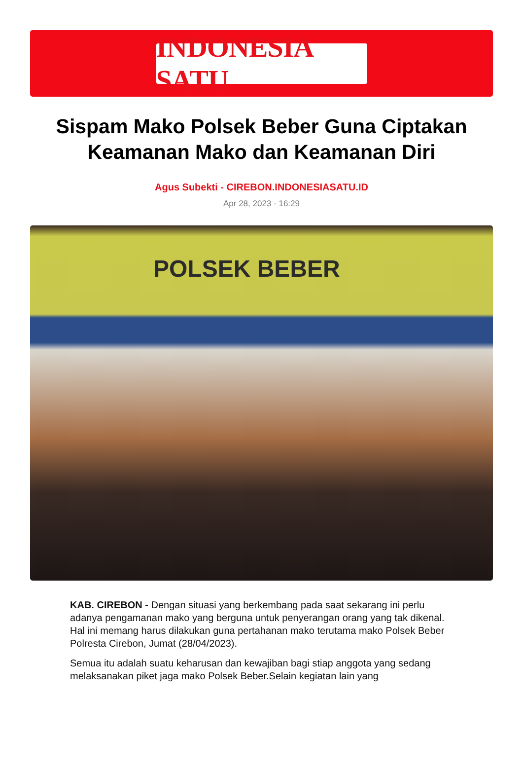INDONESIA SATU
Sispam Mako Polsek Beber Guna Ciptakan Keamanan Mako dan Keamanan Diri
Agus Subekti - CIREBON.INDONESIASATU.ID
Apr 28, 2023 - 16:29
POLSEK BEBER
KAB. CIREBON - Dengan situasi yang berkembang pada saat sekarang ini perlu adanya pengamanan mako yang berguna untuk penyerangan orang yang tak dikenal. Hal ini memang harus dilakukan guna pertahanan mako terutama mako Polsek Beber Polresta Cirebon, Jumat (28/04/2023).
Semua itu adalah suatu keharusan dan kewajiban bagi stiap anggota yang sedang melaksanakan piket jaga mako Polsek Beber.Selain kegiatan lain yang